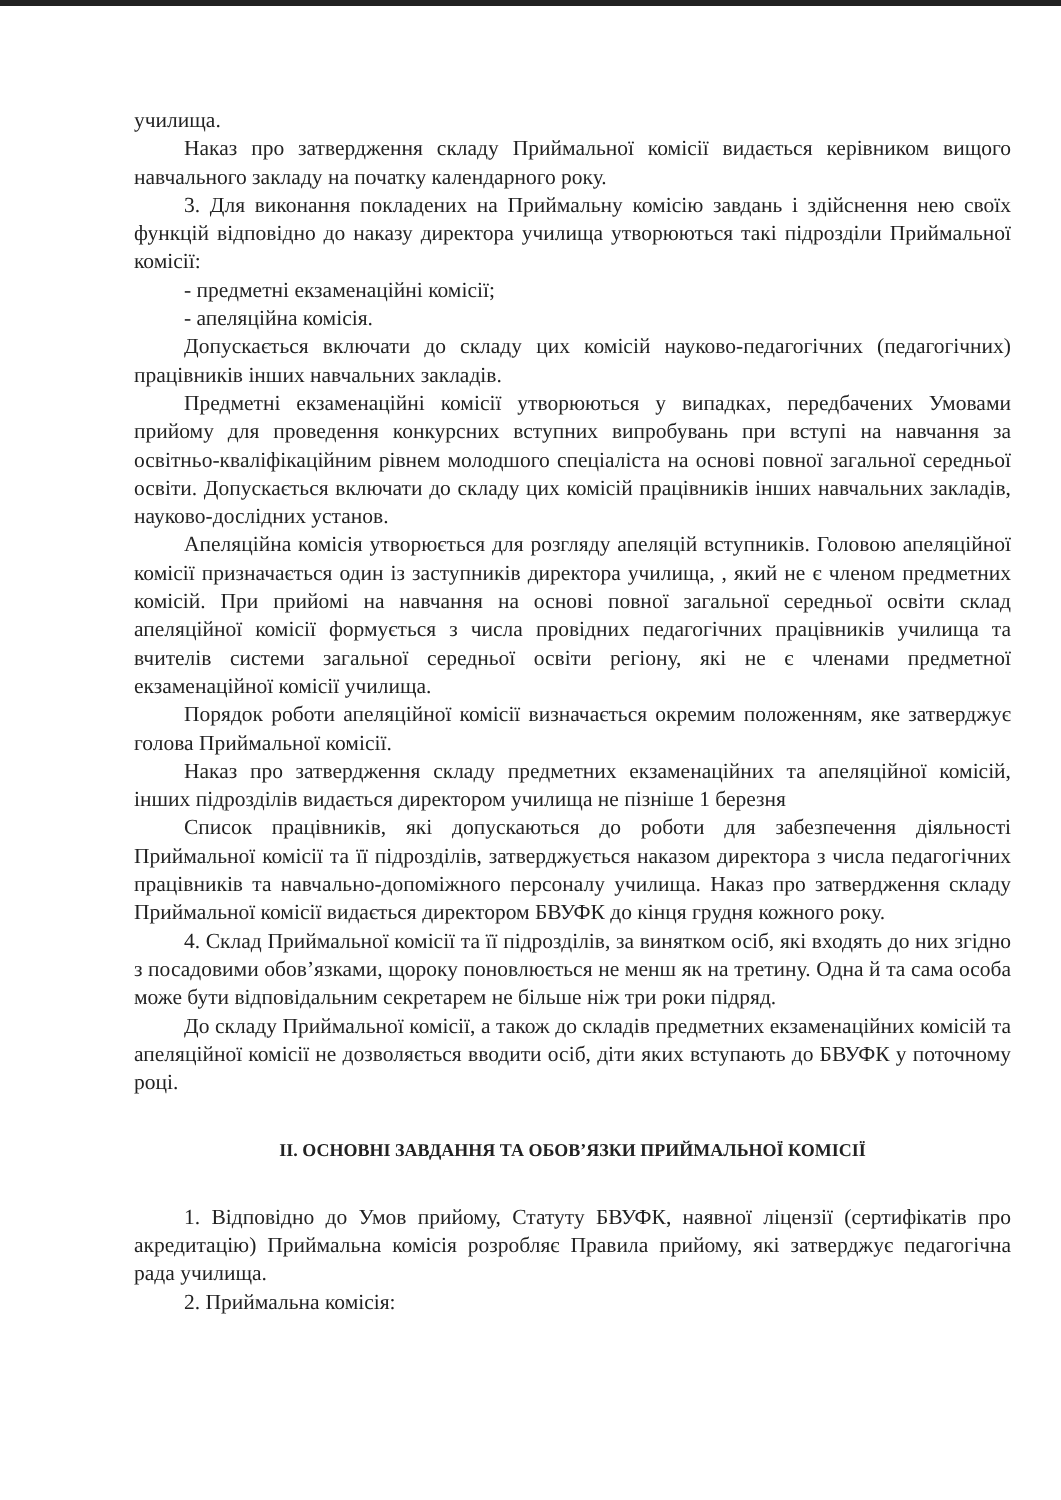училища.
Наказ про затвердження складу Приймальної комісії видається керівником вищого навчального закладу на початку календарного року.
3. Для виконання покладених на Приймальну комісію завдань і здійснення нею своїх функцій відповідно до наказу директора училища утворюються такі підрозділи Приймальної комісії:
- предметні екзаменаційні комісії;
- апеляційна комісія.
Допускається включати до складу цих комісій науково-педагогічних (педагогічних) працівників інших навчальних закладів.
Предметні екзаменаційні комісії утворюються у випадках, передбачених Умовами прийому для проведення конкурсних вступних випробувань при вступі на навчання за освітньо-кваліфікаційним рівнем молодшого спеціаліста на основі повної загальної середньої освіти. Допускається включати до складу цих комісій працівників інших навчальних закладів, науково-дослідних установ.
Апеляційна комісія утворюється для розгляду апеляцій вступників. Головою апеляційної комісії призначається один із заступників директора училища, , який не є членом предметних комісій. При прийомі на навчання на основі повної загальної середньої освіти склад апеляційної комісії формується з числа провідних педагогічних працівників училища та вчителів системи загальної середньої освіти регіону, які не є членами предметної екзаменаційної комісії училища.
Порядок роботи апеляційної комісії визначається окремим положенням, яке затверджує голова Приймальної комісії.
Наказ про затвердження складу предметних екзаменаційних та апеляційної комісій, інших підрозділів видається директором училища не пізніше 1 березня
Список працівників, які допускаються до роботи для забезпечення діяльності Приймальної комісії та її підрозділів, затверджується наказом директора з числа педагогічних працівників та навчально-допоміжного персоналу училища. Наказ про затвердження складу Приймальної комісії видається директором БВУФК до кінця грудня кожного року.
4. Склад Приймальної комісії та її підрозділів, за винятком осіб, які входять до них згідно з посадовими обов’язками, щороку поновлюється не менш як на третину. Одна й та сама особа може бути відповідальним секретарем не більше ніж три роки підряд.
До складу Приймальної комісії, а також до складів предметних екзаменаційних комісій та апеляційної комісії не дозволяється вводити осіб, діти яких вступають до БВУФК у поточному році.
ІІ. ОСНОВНІ ЗАВДАННЯ ТА ОБОВ’ЯЗКИ ПРИЙМАЛЬНОЇ КОМІСІЇ
1. Відповідно до Умов прийому, Статуту БВУФК, наявної ліцензії (сертифікатів про акредитацію) Приймальна комісія розробляє Правила прийому, які затверджує педагогічна рада училища.
2. Приймальна комісія: